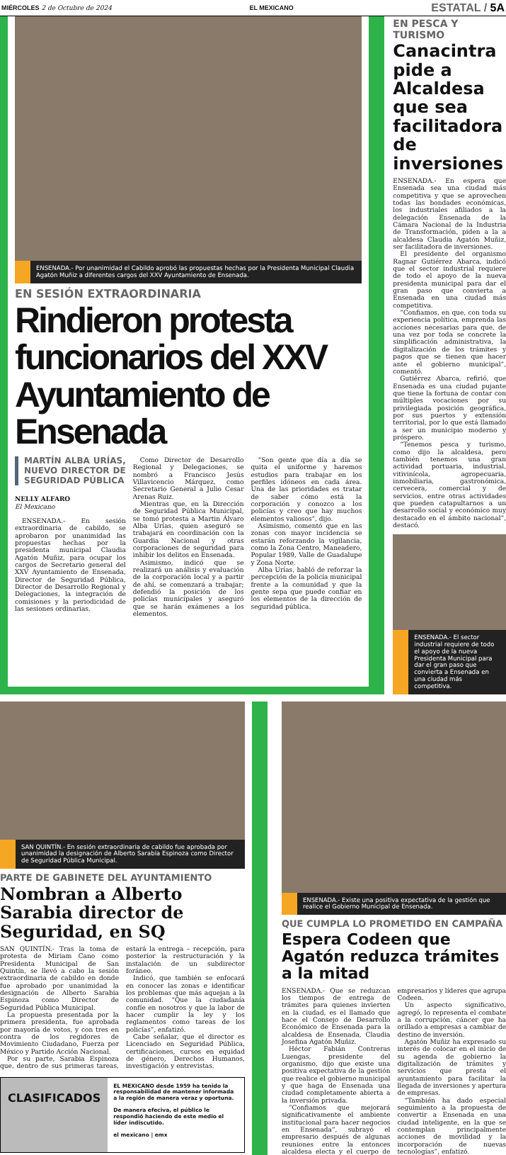MIÉRCOLES 2 de Octubre de 2024 EL MEXICANO ESTATAL / 5A
ENSENADA.- Por unanimidad el Cabildo aprobó las propuestas hechas por la Presidenta Municipal Claudia Agatón Muñiz a diferentes cargos del XXV Ayuntamiento de Ensenada.
EN SESIÓN EXTRAORDINARIA
Rindieron protesta funcionarios del XXV Ayuntamiento de Ensenada
MARTÍN ALBA URÍAS, NUEVO DIRECTOR DE SEGURIDAD PÚBLICA
NELLY ALFARO
El Mexicano
ENSENADA.- En sesión extraordinaria de cabildo, se aprobaron por unanimidad las propuestas hechas por la presidenta municipal Claudia Agatón Muñiz, para ocupar los cargos de Secretario general del XXV Ayuntamiento de Ensenada, Director de Seguridad Pública, Director de Desarrollo Regional y Delegaciones, la integración de comisiones y la periodicidad de las sesiones ordinarias.
Como Director de Desarrollo Regional y Delegaciones, se nombró a Francisco Jesús Villavicencio Márquez, como Secretario General a Julio Cesar Arenas Ruiz.
Mientras que, en la Dirección de Seguridad Pública Municipal, se tomó protesta a Martin Álvaro Alba Urías, quien aseguró se trabajará en coordinación con la Guardia Nacional y otras corporaciones de seguridad para inhibir los delitos en Ensenada.
Asimismo, indicó que se realizará un análisis y evaluación de la corporación local y a partir de ahí, se comenzará a trabajar; defendió la posición de los policías municipales y aseguró que se harán exámenes a los elementos.
“Son gente que día a día se quita el uniforme y haremos estudios para trabajar en los perfiles idóneos en cada área. Una de las prioridades es tratar de saber cómo está la corporación y conozco a los policías y creo que hay muchos elementos valiosos”, dijo.
Asimismo, comentó que en las zonas con mayor incidencia se estarán reforzando la vigilancia, como la Zona Centro, Maneadero, Popular 1989, Valle de Guadalupe y Zona Norte.
Alba Urías, habló de reforzar la percepción de la policía municipal frente a la comunidad y que la gente sepa que puede confiar en los elementos de la dirección de seguridad pública.
EN PESCA Y TURISMO
Canacintra pide a Alcaldesa que sea facilitadora de inversiones
ENSENADA.- En espera que Ensenada sea una ciudad más competitiva y que se aprovechen todas las bondades económicas, los industriales afiliados a la delegación Ensenada de la Cámara Nacional de la Industria de Transformación, piden a la a alcaldesa Claudia Agatón Muñiz, ser facilitadora de inversiones.
El presidente del organismo Ragnar Gutiérrez Abarca, indicó que el sector industrial requiere de todo el apoyo de la nueva presidenta municipal para dar el gran paso que convierta a Ensenada en una ciudad más competitiva.
“Confiamos, en que, con toda su experiencia política, emprenda las acciones necesarias para que, de una vez por toda se concrete la simplificación administrativa, la digitalización de los trámites y pagos que se tienen que hacer ante el gobierno municipal”, comentó.
Gutiérrez Abarca, refirió, que Ensenada es una ciudad pujante que tiene la fortuna de contar con múltiples vocaciones por su privilegiada posición geográfica, por sus puertos y extensión territorial, por lo que está llamado a ser un municipio moderno y próspero.
“Tenemos pesca y turismo, como dijo la alcaldesa, pero también tenemos una gran actividad portuaria, industrial, vitivinícola, agropecuaria, inmobiliaria, gastronómica, cervecera, comercial y de servicios, entre otras actividades que pueden catapultarnos a un desarrollo social y económico muy destacado en el ámbito nacional”, destacó.
ENSENADA.- El sector industrial requiere de todo el apoyo de la nueva Presidenta Municipal para dar el gran paso que convierta a Ensenada en una ciudad más competitiva.
SAN QUINTÍN.- En sesión extraordinaria de cabildo fue aprobada por unanimidad la designación de Alberto Sarabia Espinoza como Director de Seguridad Pública Municipal.
PARTE DE GABINETE DEL AYUNTAMIENTO
Nombran a Alberto Sarabia director de Seguridad, en SQ
SAN QUINTÍN.- Tras la toma de protesta de Miriam Cano como Presidenta Municipal de San Quintín, se llevó a cabo la sesión extraordinaria de cabildo en donde fue aprobado por unanimidad la designación de Alberto Sarabia Espinoza como Director de Seguridad Pública Municipal.
La propuesta presentada por la primera presidenta, fue aprobada por mayoría de votos, y con tres en contra de los regidores de Movimiento Ciudadano, Fuerza por México y Partido Acción Nacional.
Por su parte, Sarabia Espinoza que, dentro de sus primeras tareas, estará la entrega – recepción, para posterior la restructuración y la instalación de un subdirector foráneo.
Indicó, que también se enfocará en conocer las zonas e identificar los problemas que más aquejan a la comunidad. “Que la ciudadanía confíe en nosotros y que la labor de hacer cumplir la ley y los reglamentos como tareas de los policías”, enfatizó.
Cabe señalar, que el director es Licenciado en Seguridad Pública, certificaciones, cursos en equidad de género, Derechos Humanos, investigación y entrevistas.
CLASIFICADOS
EL MEXICANO desde 1959 ha tenido la responsabilidad de mantener informada a la región de manera veraz y oportuna.
De manera efeciva, el público le respondió haciendo de este medio el líder indiscutido.
el mexicano | emx
ENSENADA.- Existe una positiva expectativa de la gestión que realice el Gobierno Municipal de Ensenada.
QUE CUMPLA LO PROMETIDO EN CAMPAÑA
Espera Codeen que Agatón reduzca trámites a la mitad
ENSENADA.- Que se reduzcan los tiempos de entrega de trámites para quienes invierten en la ciudad, es el llamado que hace el Consejo de Desarrollo Económico de Ensenada para la alcaldesa de Ensenada, Claudia Josefina Agatón Muñiz.
Héctor Fabián Contreras Luengas, presidente del organismo, dijo que existe una positiva expectativa de la gestión que realice el gobierno municipal y que haga de Ensenada una ciudad completamente abierta a la inversión privada.
“Confiamos que mejorará significativamente el ambiente institucional para hacer negocios en Ensenada”, subrayó el empresario después de algunas reuniones entre la entonces alcaldesa electa y el cuerpo de empresarios y líderes que agrupa Codeen.
Un aspecto significativo, agregó, lo representa el combate a la corrupción, cáncer que ha orillado a empresas a cambiar de destino de inversión.
Agatón Muñiz ha expresado su interés de colocar en el inicio de su agenda de gobierno la digitalización de trámites y servicios que presta el ayuntamiento para facilitar la llegada de inversiones y apertura de empresas.
“También ha dado especial seguimiento a la propuesta de convertir a Ensenada en una ciudad inteligente, en la que se contemplan principalmente acciones de movilidad y la incorporación de nuevas tecnologías”, enfatizó.